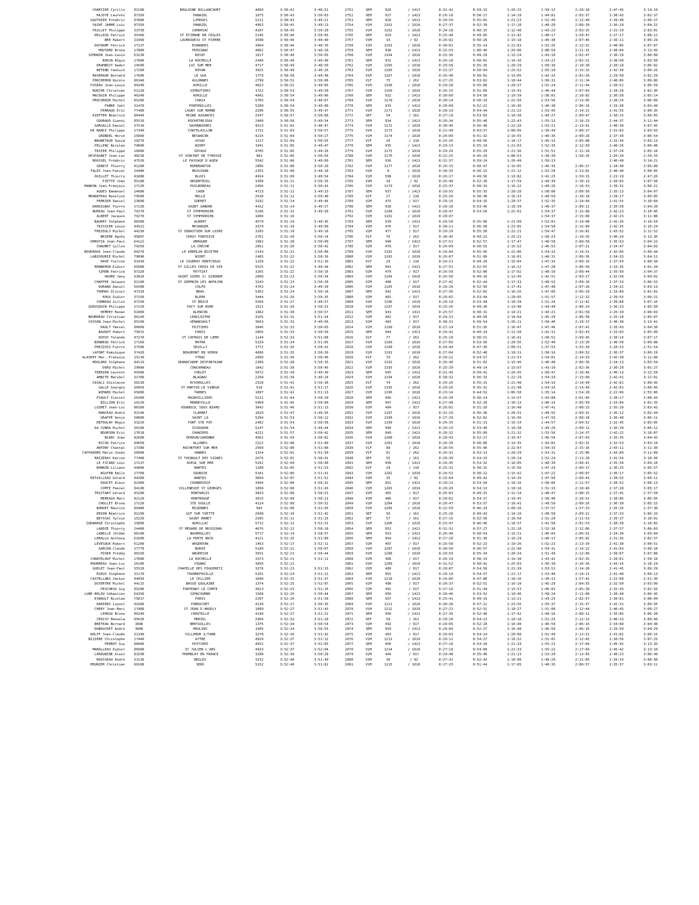| CHARTIER Cyrille | 92100 | BOULOGNE BILLANCOURT | 4060 | 3:50:42 | 3:48:51 | 2751 | SEM | 926 | / 1413 | 0:31:42 | 0:59:15 | 1:26:15 | 1:59:12 | 2:20:10 | 2:47:45 | 3:14:19 |
| RAJOYE Laurent | 87350 | PANAZOL | 1875 | 3:50:43 | 3:50:03 | 2752 | SEM | 927 | / 1413 | 0:26:18 | 0:50:17 | 1:14:19 | 1:44:01 | 2:03:37 | 2:30:43 | 3:02:37 |
| GAUTHIER Frédéric | 87000 | LIMOGES | 5211 | 3:50:43 | 3:49:21 | 2753 | SEM | 928 | / 1413 | 0:28:59 | 0:55:01 | 1:21:23 | 1:52:49 | 2:12:48 | 2:39:40 | 3:08:27 |
| SAINT JARME Loïc | 87350 | PANAZOL | 4963 | 3:50:45 | 3:49:13 | 2754 | V1M | 1161 | / 1810 | 0:27:37 | 0:52:39 | 1:17:10 | 1:48:20 | 2:08:39 | 2:36:10 | 3:04:22 |
| PAILLEY Philippe | 33750 | CAMARSAC | 4107 | 3:50:45 | 3:50:20 | 2755 | V1M | 1162 | / 1810 | 0:24:10 | 0:48:25 | 1:12:48 | 1:43:23 | 2:03:25 | 2:31:19 | 3:03:01 |
| HELLEUX Patrice | 35460 | ST ETIENNE EN COGLES | 2146 | 3:50:46 | 3:50:05 | 2756 | SEM | 929 | / 1413 | 0:25:48 | 0:49:05 | 1:11:42 | 1:40:17 | 1:59:47 | 2:27:17 | 3:00:12 |
| BRE Robert | 23360 | LOURDOUEIX ST PIERRE | 3590 | 3:50:46 | 3:49:49 | 2757 | V3M | 33 | / 92 | 0:26:02 | 0:50:28 | 1:15:18 | 1:46:30 | 2:07:46 | 2:36:11 | 3:06:29 |
| DUCHAMP Patrice | 17137 | ESNANDES | 3964 | 3:50:46 | 3:48:35 | 2758 | V1M | 1163 | / 1810 | 0:30:01 | 0:55:24 | 1:21:03 | 1:52:26 | 2:12:52 | 2:40:06 | 3:07:07 |
| MOUTARD Bruno | 17800 | PERIGNAC | 4062 | 3:50:47 | 3:48:28 | 2759 | SEM | 930 | / 1413 | 0:32:53 | 1:00:46 | 1:28:06 | 2:00:59 | 2:21:15 | 2:48:04 | 3:13:45 |
| SIMONIN Jean-Louis | 63130 | ROYAT | 1817 | 3:50:48 | 3:50:03 | 2760 | V1M | 1164 | / 1810 | 0:25:36 | 0:49:29 | 1:13:24 | 1:43:10 | 2:02:47 | 2:30:10 | 3:00:09 |
| BODIN Régis | 17000 | LA ROCHELLE | 2448 | 3:50:48 | 3:49:48 | 2761 | SEM | 931 | / 1413 | 0:26:10 | 0:50:01 | 1:14:16 | 1:43:22 | 2:02:21 | 2:30:50 | 3:03:50 |
| DRAMBOIT Kader | 14580 | LUC SUR MER | 4717 | 3:50:49 | 3:48:59 | 2762 | V1M | 1165 | / 1810 | 0:29:58 | 0:55:35 | 1:20:29 | 1:50:38 | 2:10:30 | 2:38:18 | 3:06:02 |
| BETEND Yannick | 17200 | ROYAN | 3925 | 3:50:49 | 3:48:26 | 2763 | V1M | 1166 | / 1810 | 0:31:37 | 0:58:04 | 1:23:52 | 1:55:10 | 2:15:15 | 2:42:38 | 3:09:26 |
| RAVERAUD Bernard | 17600 | LE GUA | 1779 | 3:50:50 | 3:49:48 | 2764 | V1M | 1167 | / 1810 | 0:26:48 | 0:50:01 | 1:13:05 | 1:42:15 | 2:01:28 | 2:29:50 | 3:01:29 |
| PORCHERON Nicole | 86340 | ASLONNES | 2799 | 3:50:52 | 3:50:08 | 2765 | V1F | 75 | / 262 | 0:27:25 | 0:53:02 | 1:18:44 | 1:50:31 | 2:11:34 | 2:40:06 | 3:09:06 |
| FUSEAU Jean-Louis | 49240 | AVRILLE | 4823 | 3:50:52 | 3:49:05 | 2766 | V1M | 1168 | / 1810 | 0:29:28 | 0:55:00 | 1:20:37 | 1:51:24 | 2:11:44 | 2:38:52 | 3:06:59 |
| RUECHE Christian | 61120 | VIMOUTIERS | 1722 | 3:50:53 | 3:49:59 | 2767 | V1M | 1169 | / 1810 | 0:26:15 | 0:51:09 | 1:15:41 | 1:46:44 | 2:07:03 | 2:34:28 | 3:02:36 |
| MACOUIN Philippe | 49240 | AVRILLE | 4842 | 3:50:54 | 3:49:06 | 2768 | SEM | 932 | / 1413 | 0:30:09 | 0:54:58 | 1:19:39 | 1:50:01 | 2:10:02 | 2:36:58 | 3:05:14 |
| PROCUREUR Michel | 85200 | CHAIX | 5705 | 3:50:54 | 3:49:07 | 2769 | V1M | 1170 | / 1810 | 0:30:14 | 0:58:19 | 1:22:58 | 1:53:56 | 2:13:05 | 2:38:24 | 3:06:09 |
| FABRE Joël | 31470 | FONTENILLES | 5289 | 3:50:54 | 3:49:00 | 2770 | SEM | 933 | / 1413 | 0:28:09 | 0:52:22 | 1:16:36 | 1:46:30 | 2:06:16 | 2:33:30 | 3:03:49 |
| PERRAUD Eric | 77400 | LAGNY SUR MARNE | 2296 | 3:50:55 | 3:49:47 | 2771 | V1M | 1171 | / 1810 | 0:28:19 | 0:54:44 | 1:21:22 | 1:53:45 | 2:14:21 | 2:41:55 | 3:09:35 |
| KIEFFER Béatrice | 86440 | MIGNE AUXANCES | 2547 | 3:50:57 | 3:50:08 | 2772 | SEF | 54 | / 161 | 0:27:19 | 0:53:03 | 1:18:30 | 1:49:27 | 2:09:47 | 2:38:15 | 3:08:05 |
| GOURAUD Gianni | 85510 | ROCHETREJOUX | 2480 | 3:50:58 | 3:49:54 | 2773 | SEM | 934 | / 1413 | 0:28:34 | 0:55:40 | 1:22:43 | 1:55:13 | 2:16:25 | 2:44:37 | 3:11:44 |
| GARGALLO Daniel | 37510 | SAVONNIERES | 4513 | 3:51:01 | 3:48:47 | 2774 | V1M | 1172 | / 1810 | 0:30:46 | 0:56:48 | 1:22:28 | 1:53:21 | 2:13:41 | 2:40:30 | 3:07:45 |
| DE NARDI Philippe | 17340 | CHATELAILLON | 1711 | 3:51:03 | 3:50:57 | 2775 | V1M | 1173 | / 1810 | 0:21:49 | 0:43:57 | 1:08:05 | 1:39:44 | 2:00:17 | 2:31:03 | 3:03:03 |
| GRONDEL Hervé | 25000 | BESANCON | 4216 | 3:51:04 | 3:50:27 | 2776 | V1M | 1174 | / 1810 | 0:26:09 | 0:51:32 | 1:16:55 | 1:48:36 | 2:09:28 | 2:37:39 | 3:06:54 |
| BRUNETAUD Sonia | 19270 | USSAC | 1117 | 3:51:04 | 3:50:55 | 2777 | V2F | 26 | / 110 | 0:25:26 | 0:49:56 | 1:14:17 | 1:45:15 | 2:05:00 | 2:32:34 | 3:03:13 |
| PELLENC Nicolas | 79000 | NIORT | 1941 | 3:51:05 | 3:49:47 | 2778 | SEM | 935 | / 1413 | 0:29:13 | 0:55:19 | 1:21:03 | 1:52:35 | 2:12:59 | 2:40:26 | 3:08:40 |
| TEXIER Philippe | 16800 | SOYAUX | 4705 | 3:51:05 | 3:49:26 | 2779 | V1M | 1175 | / 1810 | 0:29:26 | 0:55:29 | 1:21:36 | 1:51:51 | 2:11:18 | 2:37:24 | 3:05:10 |
| DESPAGNET Jean-Luc | 40230 | ST VINCENT DE TYROSSE | 983 | 3:51:05 | 3:50:56 | 2780 | V1M | 1176 | / 1810 | 0:22:25 | 0:45:29 | 1:08:53 | 1:38:39 | 1:58:26 | 2:26:20 | 2:59:33 |
| ROUSSEL Frédéric | 47520 | LE PASSAGE D'AGEN | 5542 | 3:51:06 | 3:49:09 | 2781 | SEM | 936 | / 1413 | 0:31:37 | 0:59:24 | 1:26:49 | 1:59:13 | | 2:46:49 | 3:14:21 |
| GENEST Thierry | 41200 | ROMORANTIN | 2006 | 3:51:08 | 3:50:28 | 2782 | V1M | 1177 | / 1810 | 0:26:15 | 0:50:47 | 1:16:05 | 1:46:35 | 2:06:27 | 2:34:48 | 3:05:09 |
| TALES Jean-Pascal | 24400 | MUSSIDAN | 2355 | 3:51:08 | 3:49:10 | 2783 | V1M | 0 | / 1810 | 0:30:35 | 0:56:15 | 1:21:12 | 1:52:28 | 2:13:01 | 2:40:48 | 3:09:05 |
| OUILLET Thierry | 41000 | BLOIS | 4934 | 3:51:09 | 3:49:54 | 2784 | V1M | 590 | / 1810 | 0:26:17 | 0:49:56 | 1:13:02 | 1:41:25 | 1:59:15 | 2:23:19 | 2:47:26 |
| PIETTE Jean | 95100 | ARGENTEUIL | 3200 | 3:51:11 | 3:50:35 | 2785 | V3M | 34 | / 92 | 0:26:40 | 0:52:20 | 1:17:59 | 1:49:39 | 2:10:13 | 2:38:05 | 3:07:50 |
| MANDON Jean-François | 17138 | PUILBOREAU | 2456 | 3:51:11 | 3:50:41 | 2786 | V1M | 1179 | / 1810 | 0:25:37 | 0:50:33 | 1:16:22 | 1:49:26 | 2:10:53 | 2:39:31 | 3:08:21 |
| AUDES Emmanuel | 14000 | CAEN | 4723 | 3:51:12 | 3:49:23 | 2787 | SEM | 937 | / 1413 | 0:29:55 | 0:55:35 | 1:20:28 | 1:50:08 | 2:08:58 | 2:35:13 | 3:04:07 |
| MENANTEAU Roseline | 79500 | MELLE | 2530 | 3:51:12 | 3:50:40 | 2788 | V2F | 27 | / 110 | 0:25:26 | 0:50:30 | 1:16:33 | 1:48:59 | 2:10:10 | 2:39:17 | 3:09:05 |
| PERRIER Daniel | 23000 | GUERET | 3192 | 3:51:14 | 3:49:46 | 2789 | V2M | 475 | / 917 | 0:28:16 | 0:54:16 | 1:20:37 | 1:52:35 | 2:14:04 | 2:41:55 | 3:10:04 |
| DARDIGNAC Pierre | 17138 | SAINT XANDRE | 4412 | 3:51:14 | 3:49:27 | 2790 | SEM | 938 | / 1413 | 0:28:38 | 0:53:46 | 1:18:39 | 1:49:37 | 2:09:11 | 2:35:58 | 3:04:28 |
| BUREAU Jean-Paul | 79270 | ST SYMPHORIEN | 5186 | 3:51:15 | 3:49:50 | 2791 | V1M | 1180 | / 1810 | 0:28:47 | 0:54:58 | 1:22:01 | 1:54:37 | 2:15:08 | 2:42:23 | 3:10:46 |
| ALBERT Jacques | 79270 | ST SYMPHORIEN | 1808 | 3:51:16 | | 2792 | V1M | 1181 | / 1810 | 0:28:47 | | | 1:54:37 | 2:15:08 | 2:42:23 | 3:11:00 |
| BAUDRY Stéphane | 80300 | ALBERT | 4579 | 3:51:19 | 3:49:45 | 2793 | SEM | 939 | / 1413 | 0:28:58 | 0:55:08 | 1:21:09 | 1:53:01 | 2:14:00 | 2:42:26 | 3:10:54 |
| TEISSIER Louis | 44522 | MESANGER | 3379 | 3:51:19 | 3:49:09 | 2794 | V2M | 476 | / 917 | 0:30:11 | 0:56:50 | 1:23:05 | 1:54:50 | 2:15:09 | 2:42:35 | 3:10:24 |
| FREZOULS Michel | 44230 | ST SEBASTIEN SUR LOIRE | 3285 | 3:51:19 | 3:49:18 | 2795 | V2M | 477 | / 917 | 0:29:28 | 0:55:50 | 1:22:21 | 1:54:47 | 2:16:01 | 2:43:52 | 3:11:52 |
| BRIERE Agnès | 95007 | CERGY PONTOISE | 2761 | 3:51:20 | 3:50:14 | 2796 | V1F | 76 | / 262 | 0:30:45 | 0:58:22 | 1:25:21 | 1:58:23 | 2:19:35 | 2:46:24 | 3:13:36 |
| URRUTIA Jean-Paul | 64122 | URRUGNE | 1982 | 3:51:20 | 3:50:09 | 2797 | SEM | 940 | / 1413 | 0:27:51 | 0:52:57 | 1:17:47 | 1:48:58 | 2:08:58 | 2:35:53 | 3:04:22 |
| CHAUMET Gilles | 79260 | LA CRECHE | 2951 | 3:51:20 | 3:50:42 | 2798 | V2M | 478 | / 917 | 0:26:09 | 0:50:55 | 1:15:52 | 1:46:53 | 2:07:21 | 2:34:47 | 3:04:03 |
| BOUEROUX Jean-Claude | 94270 | LE KREMLIN BICETRE | 2143 | 3:51:21 | 3:50:08 | 2799 | V1M | 1182 | / 1810 | 0:29:04 | 0:55:56 | 1:22:06 | 1:54:15 | 2:14:51 | 2:42:06 | 3:09:44 |
| LABIOOURIE Michel | 79000 | NIORT | 2485 | 3:51:22 | 3:50:36 | 2800 | V1M | 1183 | / 1810 | 0:26:07 | 0:51:09 | 1:16:01 | 1:46:31 | 2:06:36 | 2:34:33 | 3:04:11 |
| HAVE Yveline | 91830 | LE COUDRAY MONTCEAUX | 1158 | 3:51:22 | 3:51:16 | 2801 | V2F | 28 | / 110 | 0:24:21 | 0:49:28 | 1:15:04 | 1:47:35 | 2:09:16 | 2:37:54 | 3:08:58 |
| MONNERON Didier | 85800 | ST GILLES CROIX DE VIE | 5525 | 3:51:22 | 3:49:44 | 2802 | SEM | 941 | / 1413 | 0:27:53 | 0:52:07 | 1:16:22 | 1:47:20 | 2:06:58 | 2:33:35 | 3:01:34 |
| SIMON Patrick | 87220 | FEYTIAT | 3265 | 3:51:22 | 3:50:16 | 2803 | V2M | 479 | / 917 | 0:26:58 | 0:52:00 | 1:17:02 | 1:48:10 | 2:08:44 | 2:35:50 | 3:04:37 |
| HAURE Jany | 33820 | SAINT GIERS S/ GIRONDE | 2088 | 3:51:23 | 3:50:34 | 2804 | V1M | 1184 | / 1810 | 0:26:58 | 0:49:10 | 1:12:45 | 1:42:51 | 2:03:27 | 2:32:58 | 3:04:01 |
| CHAPPEE Jacques | 91180 | ST GERMAIN LES ARPAJON | 3143 | 3:51:23 | 3:50:20 | 2805 | V2M | 480 | / 917 | 0:27:42 | 0:52:44 | 1:17:33 | 1:48:53 | 2:09:18 | 2:37:33 | 3:06:52 |
| DURAND Daniel | 56390 | COLPO | 4763 | 3:51:24 | 3:49:39 | 2806 | V1M | 1185 | / 1810 | 0:28:28 | 0:52:58 | 1:17:41 | 1:47:40 | 2:07:28 | 2:34:22 | 3:03:13 |
| THOMAS Olivier | 47310 | BRAX | 5362 | 3:51:24 | 3:50:18 | 2807 | SEM | 942 | / 1413 | 0:27:36 | 0:52:02 | 1:16:26 | 1:47:05 | 2:06:29 | 2:33:08 | 3:01:01 |
| ROUX Didier | 37150 | BLERE | 3444 | 3:51:26 | 3:50:35 | 2808 | V2M | 481 | / 917 | 0:28:02 | 0:53:44 | 1:20:05 | 1:51:57 | 2:12:32 | 2:39:55 | 3:09:21 |
| COMBEAU Gilles | 87250 | ST BRICE | 5504 | 3:51:27 | 3:49:57 | 2809 | V1M | 1186 | / 1810 | 0:28:10 | 0:53:49 | 1:19:39 | 1:51:26 | 2:11:42 | 2:39:08 | 3:07:16 |
| GUEUSQUIN Philippe | 27120 | PACY SUR EURE | 1521 | 3:51:28 | 3:50:31 | 2810 | V1M | 1187 | / 1810 | 0:25:26 | 0:49:20 | 1:13:48 | 1:44:48 | 2:06:24 | 2:36:23 | 3:05:58 |
| HEMERY Ronan | 61000 | ALENCON | 1882 | 3:51:30 | 3:50:57 | 2811 | SEM | 943 | / 1413 | 0:25:57 | 0:50:31 | 1:14:21 | 1:43:21 | 2:01:58 | 2:26:39 | 3:00:03 |
| BOURREAU Christian | 86140 | LENCLOITRE | 3165 | 3:51:31 | 3:51:24 | 2812 | V2M | 482 | / 917 | 0:24:13 | 0:48:58 | 1:14:04 | 1:45:20 | 2:06:50 | 2:35:18 | 3:05:07 |
| COSSON Jean-Michel | 85190 | VENANSAULT | 3663 | 3:51:32 | 3:49:56 | 2813 | V2M | 483 | / 917 | 0:30:31 | 0:58:54 | 1:26:11 | 1:58:46 | 2:19:37 | 2:46:30 | 3:13:41 |
| RAULT Pascal | 86000 | POITIERS | 3946 | 3:51:33 | 3:50:03 | 2814 | V1M | 1188 | / 1810 | 0:27:14 | 0:51:56 | 1:16:47 | 1:47:46 | 2:07:41 | 2:35:43 | 3:04:38 |
| BAUDOT Hubert | 75015 | PARIS | 2066 | 3:51:33 | 3:50:58 | 2815 | SEM | 944 | / 1413 | 0:24:42 | 0:48:24 | 1:11:50 | 1:41:31 | 2:02:43 | 2:33:03 | 3:05:09 |
| DUPUY Yolande | 47270 | ST CAPRAIS DE LERM | 1144 | 3:51:33 | 3:51:08 | 2816 | V1F | 77 | / 262 | 0:25:18 | 0:50:51 | 1:16:41 | 1:48:51 | 2:09:45 | 2:38:14 | 3:07:17 |
| BONNEAU Patrick | 17160 | MATHA | 5229 | 3:51:34 | 3:51:05 | 2817 | V1M | 1189 | / 1810 | 0:27:05 | 0:53:56 | 1:20:56 | 1:52:40 | 2:13:28 | 2:40:50 | 3:09:00 |
| PREZIOSI Pierre | 37500 | SEUILLY | 1772 | 3:51:35 | 3:50:41 | 2818 | V1M | 1190 | / 1810 | 0:24:44 | 0:47:36 | 1:09:51 | 1:37:53 | 1:55:39 | 2:20:15 | 2:51:54 |
| LAFONT Dominique | 37420 | BEAUMONT EN VERON | 4886 | 3:51:35 | 3:50:39 | 2819 | V1M | 1191 | / 1810 | 0:27:04 | 0:52:40 | 1:19:11 | 1:50:16 | 2:09:52 | 2:36:37 | 3:06:19 |
| ALAVERT Mar.-François | 15130 | YTRAC | 2899 | 3:51:36 | 3:50:46 | 2820 | V1F | 78 | / 262 | 0:28:22 | 0:54:57 | 1:21:53 | 1:54:01 | 2:14:53 | 2:42:38 | 3:11:08 |
| MOULARD Stéphane | 44119 | GRANDCHAMP DESFONTAINE | 2388 | 3:51:38 | 3:50:35 | 2821 | V1M | 1192 | / 1810 | 0:26:48 | 0:51:02 | 1:15:46 | 1:46:40 | 2:06:36 | 2:34:13 | 3:03:54 |
| DERU Michel | 29900 | CONCARNEAU | 1842 | 3:51:38 | 3:50:45 | 2822 | V1M | 1193 | / 1810 | 0:25:29 | 0:49:14 | 1:13:07 | 1:43:10 | 2:02:56 | 2:30:29 | 3:01:27 |
| TERRIEN Laurent | 49300 | CHOLET | 5672 | 3:51:39 | 3:49:49 | 2823 | SEM | 945 | / 1413 | 0:31:45 | 0:59:41 | 1:26:45 | 1:58:47 | 2:18:48 | 2:46:13 | 3:12:59 |
| AMBITE Maribel | 31700 | BLAGNAC | 2289 | 3:51:39 | 3:49:24 | 2824 | V1M | 1194 | / 1810 | 0:30:32 | 0:56:33 | 1:22:29 | 1:54:19 | 2:15:08 | 2:42:41 | 3:11:01 |
| CASALI Ghislaine | 38130 | ECHIROLLES | 2520 | 3:51:41 | 3:50:38 | 2825 | V1F | 79 | / 262 | 0:29:26 | 0:55:31 | 1:21:40 | 1:54:16 | 2:14:49 | 2:42:01 | 3:09:45 |
| GALLE Georges | 38950 | ST MARTIN LE VINOUX | 518 | 3:51:41 | 3:51:17 | 2826 | V1M | 1195 | / 1810 | 0:29:26 | 0:55:31 | 1:21:40 | 1:54:16 | 2:14:49 | 2:42:01 | 3:09:45 |
| WIMARD Michel | 65000 | TARBES | 1897 | 3:51:42 | 3:51:13 | 2827 | V1M | 1196 | / 1810 | 0:23:14 | 0:44:52 | 1:06:58 | 1:35:14 | 1:54:20 | 2:22:06 | 2:55:06 |
| PIAULT Vincent | 28300 | MAINVILLIERS | 5121 | 3:51:44 | 3:50:20 | 2828 | SEM | 946 | / 1413 | 0:26:39 | 0:50:14 | 1:13:57 | 1:43:00 | 2:01:46 | 2:30:17 | 3:00:43 |
| BILLION Eric | 14120 | MONDEVILLE | 5469 | 3:51:46 | 3:50:08 | 2829 | SEM | 947 | / 1413 | 0:27:48 | 0:52:20 | 1:16:13 | 1:46:16 | 2:05:59 | 2:33:04 | 3:01:35 |
| LOIRET Jean-Luc | 86580 | VOUNEUIL SOUS BIARD | 3042 | 3:51:46 | 3:51:13 | 2830 | V2M | 484 | / 917 | 0:26:02 | 0:51:28 | 1:16:40 | 1:47:41 | 2:08:15 | 2:35:20 | 3:03:42 |
| MANCEAU André | 92140 | CLAMART | 1029 | 3:51:47 | 3:49:56 | 2831 | V1M | 1197 | / 1810 | 0:31:29 | 0:56:36 | 1:20:31 | 1:49:55 | 2:09:32 | 2:36:12 | 3:02:44 |
| GRAPPE Denis | 50000 | SAINT LO | 5284 | 3:51:53 | 3:50:12 | 2832 | V1M | 1198 | / 1810 | 0:27:29 | 0:52:02 | 1:16:56 | 1:47:55 | 2:08:10 | 2:36:48 | 3:06:11 |
| DEFOULNY Régis | 33220 | PORT STE FOY | 2402 | 3:51:54 | 3:50:58 | 2833 | V1M | 1199 | / 1810 | 0:26:35 | 0:51:13 | 1:15:14 | 1:44:57 | 2:04:52 | 2:32:45 | 3:05:05 |
| DA CUNHA Michel | 36100 | ISSOUDUN | 5247 | 3:51:54 | 3:49:44 | 2834 | SEM | 948 | / 1413 | 0:29:19 | 0:53:49 | 1:18:30 | 1:49:28 | 2:09:12 | 2:36:20 | 3:06:12 |
| BOURSON Eric | 17610 | CHANIERS | 4221 | 3:51:57 | 3:50:42 | 2835 | SEM | 949 | / 1413 | 0:28:32 | 0:55:09 | 1:21:32 | 1:53:56 | 2:14:37 | 2:42:22 | 3:10:07 |
| BIARC Jean | 82600 | VERDUN/GARONNE | 4562 | 3:51:59 | 3:50:02 | 2836 | V1M | 1200 | / 1810 | 0:28:43 | 0:52:27 | 1:16:47 | 1:46:58 | 2:07:03 | 2:35:35 | 3:04:42 |
| RICOU Patrice | 49650 | ALLONES | 2222 | 3:52:00 | 3:51:08 | 2837 | V1M | 1201 | / 1810 | 0:26:39 | 0:50:08 | 1:13:35 | 1:43:02 | 2:02:31 | 2:32:53 | 3:03:19 |
| ANTONY Chantal | 17300 | ROCHEFORT SUR MER | 2568 | 3:52:00 | 3:51:08 | 2838 | V1F | 80 | / 262 | 0:28:56 | 0:55:40 | 1:22:07 | 1:54:33 | 2:15:16 | 2:43:11 | 3:11:38 |
| CAPPADORO Marie-Josée | 56000 | VANNES | 1154 | 3:52:01 | 3:51:50 | 2839 | V1F | 81 | / 262 | 0:26:33 | 0:53:13 | 1:20:29 | 1:53:31 | 2:15:06 | 2:43:09 | 3:11:09 |
| MAIZERAY Karine | 77400 | ST THIBAULT DES VIGNES | 2676 | 3:52:02 | 3:50:41 | 2840 | SEF | 55 | / 161 | 0:28:39 | 0:54:19 | 1:20:24 | 1:52:24 | 2:13:38 | 2:41:54 | 3:10:49 |
| LE PICARD Loïc | 17137 | NIEUL SUR MER | 5291 | 3:52:04 | 3:50:00 | 2841 | SEM | 950 | / 1413 | 0:28:45 | 0:53:32 | 1:18:05 | 1:48:39 | 2:08:41 | 2:35:34 | 3:04:10 |
| BONNIN Liliane | 44000 | NANTES | 1208 | 3:52:05 | 3:51:53 | 2842 | V2F | 29 | / 110 | 0:25:32 | 0:50:31 | 1:15:56 | 1:47:29 | 2:08:17 | 2:36:25 | 3:05:57 |
| NGUYEN Emile | 17780 | SOUBISE | 5341 | 3:52:06 | 3:51:41 | 2843 | V1M | 1202 | / 1810 | 0:24:53 | 0:50:12 | 1:15:42 | 1:47:22 | 2:08:07 | 2:36:17 | 3:05:52 |
| RETAILLEAU Gérard | 44300 | NANTES | 3094 | 3:52:07 | 3:51:52 | 2844 | V3M | 35 | / 92 | 0:25:04 | 0:49:42 | 1:14:35 | 1:47:58 | 2:09:43 | 2:39:55 | 3:09:11 |
| DOUCET Alain | 92400 | COURBEVOIE | 3944 | 3:52:08 | 3:50:32 | 2845 | SEM | 951 | / 1413 | 0:28:13 | 0:53:58 | 1:19:16 | 1:50:06 | 2:11:57 | 2:38:52 | 3:08:13 |
| COMTE Pascal | 94190 | VILLENEUVE ST GEORGES | 1050 | 3:52:08 | 3:51:43 | 2846 | V1M | 1203 | / 1810 | 0:29:26 | 0:54:13 | 1:19:18 | 1:51:19 | 2:10:46 | 2:37:20 | 3:05:17 |
| TRISTANT Gérard | 45200 | MONTARGIS | 3033 | 3:52:08 | 3:50:51 | 2847 | V2M | 485 | / 917 | 0:26:03 | 0:49:25 | 1:12:14 | 1:40:47 | 2:00:15 | 2:27:41 | 2:57:59 |
| MEREAUX Marc | 92120 | MONTROUGE | 3815 | 3:52:09 | 3:50:21 | 2848 | V2M | 486 | / 917 | 0:29:02 | 0:54:27 | 1:19:45 | 1:50:40 | 2:10:51 | 2:38:06 | 3:06:56 |
| CHOLLET Bruno | 17220 | STE SOULLE | 4124 | 3:52:09 | 3:50:52 | 2849 | V1M | 1204 | / 1810 | 0:28:47 | 0:53:57 | 1:18:41 | 1:49:59 | 2:09:26 | 2:36:30 | 3:05:15 |
| BORDET Maurice | 89400 | MIGENNES | 945 | 3:52:09 | 3:51:56 | 2850 | V1M | 1205 | / 1810 | 0:22:59 | 0:46:19 | 1:09:26 | 1:37:57 | 1:57:33 | 2:26:26 | 2:57:30 |
| DRION Béatrice | 91190 | GIF SUR YVETTE | 2940 | 3:52:10 | 3:51:42 | 2851 | SEF | 56 | / 161 | 0:25:20 | 0:49:43 | 1:14:18 | 1:48:50 | 2:09:22 | 2:37:33 | 3:06:33 |
| BEYSSAC Sylvie | 15220 | SAINT MAMET | 2505 | 3:52:11 | 3:51:25 | 2852 | SEF | 57 | / 161 | 0:27:15 | 0:52:58 | 1:18:50 | 1:51:20 | 2:11:53 | 2:39:37 | 3:10:01 |
| GODBARGE Christophe | 15000 | AURILLAC | 5712 | 3:52:12 | 3:51:31 | 2853 | V1M | 1206 | / 1810 | 0:23:47 | 0:46:46 | 1:10:37 | 1:41:50 | 2:01:53 | 2:30:38 | 3:10:02 |
| LAROZE Thierry | 24400 | ST MEDARD DE MUSSIDAN | 4676 | 3:52:12 | 3:50:10 | 2854 | SEM | 952 | / 1413 | 0:31:31 | 0:57:27 | 1:22:18 | 1:52:36 | 2:12:06 | 2:37:57 | 3:06:03 |
| LABELLE Jérôme | 86180 | BUXEROLLES | 5717 | 3:52:14 | 3:50:57 | 2855 | SEM | 953 | / 1413 | 0:26:48 | 0:50:54 | 1:15:21 | 1:46:03 | 2:06:51 | 2:34:38 | 3:03:04 |
| LERALLU Anthony | 61600 | LA FERTE MACE | 4121 | 3:52:16 | 3:51:08 | 2856 | SEM | 954 | / 1413 | 0:27:28 | 0:51:38 | 1:16:29 | 1:46:17 | 2:05:01 | 2:31:35 | 3:02:57 |
| LEVESQUE Robert | 61200 | ARGENTAN | 1453 | 3:52:17 | 3:52:11 | 2857 | V2M | 487 | / 917 | 0:25:50 | 0:52:23 | 1:19:26 | 1:52:23 | 2:13:39 | 2:41:30 | 3:09:51 |
| GARCON Claude | 17770 | BURIE | 5189 | 3:52:21 | 3:50:07 | 2858 | V1M | 1207 | / 1810 | 0:30:58 | 0:56:57 | 1:22:48 | 1:54:31 | 2:14:22 | 2:41:03 | 3:09:10 |
| POSER Freddy | 40150 | ANGRESSE | 3931 | 3:52:21 | 3:50:44 | 2859 | V1M | 1208 | / 1810 | 0:29:59 | 0:55:34 | 1:20:34 | 1:51:49 | 2:12:00 | 2:39:07 | 3:07:00 |
| CHANTELOUP Michel | 17000 | LA ROCHELLE | 3373 | 3:52:21 | 3:51:11 | 2860 | V2M | 488 | / 917 | 0:26:14 | 0:50:19 | 1:14:30 | 1:43:42 | 2:02:35 | 2:28:01 | 2:59:18 |
| MOURREAU Jean-Luc | 16100 | COGNAC | 3956 | 3:52:21 | | 2861 | V1M | 1209 | / 1810 | 0:31:52 | 0:58:41 | 1:25:03 | 1:56:39 | 2:16:36 | 2:43:16 | 3:10:24 |
| GUELET Jean-Paul | 35520 | CHAPELLE DES FOUGERETZ | 3276 | 3:52:23 | 3:51:33 | 2862 | V2M | 489 | / 917 | 0:28:07 | 0:54:58 | 1:21:39 | 1:53:51 | 2:14:20 | 2:41:45 | 3:09:29 |
| RIEUX Stéphane | 31170 | TOURNEFEUILLE | 5281 | 3:52:24 | 3:51:11 | 2863 | SEM | 955 | / 1413 | 0:28:18 | 0:54:57 | 1:21:17 | 1:53:40 | 2:14:11 | 2:41:40 | 3:09:13 |
| CASTELLANI Jackie | 44850 | LE CELLIER | 1648 | 3:52:25 | 3:51:37 | 2864 | V1M | 1210 | / 1810 | 0:24:06 | 0:47:00 | 1:10:16 | 1:39:13 | 1:57:41 | 2:22:08 | 2:51:38 |
| DUTERTRE Michel | 44115 | BASSE GOULAINE | 1374 | 3:52:25 | 3:52:07 | 2865 | V2M | 490 | / 917 | 0:26:37 | 0:52:51 | 1:16:10 | 1:45:29 | 2:04:55 | 2:32:50 | 3:03:09 |
| PESCHEUX Guy | 85200 | FONTENAY LE COMTE | 3623 | 3:52:25 | 3:51:26 | 2866 | V2M | 491 | / 917 | 0:27:16 | 0:51:44 | 1:15:53 | 1:46:02 | 2:05:38 | 2:32:43 | 3:02:56 |
| LUBE-MOLOU Sébastien | 64350 | SIMACOURBE | 1580 | 3:52:26 | 3:50:44 | 2867 | SEM | 956 | / 1413 | 0:28:46 | 0:53:52 | 1:18:46 | 1:50:24 | 2:11:00 | 2:38:48 | 3:06:45 |
| ESNAULT Nicolas | 75017 | PARIS | 2297 | 3:52:26 | 3:51:58 | 2868 | SEM | 957 | / 1413 | 0:25:41 | 0:49:19 | 1:13:21 | 1:43:25 | 2:02:57 | 2:30:01 | 3:00:04 |
| DAMIENS Lionel | 44380 | PORNICHET | 4139 | 3:52:27 | 3:50:35 | 2869 | V1M | 1211 | / 1810 | 0:30:38 | 0:57:12 | 1:23:56 | 1:55:37 | 2:15:37 | 2:42:31 | 3:09:56 |
| CHERY Jean-Marc | 17400 | ST JEAN D'ANGELY | 1009 | 3:52:27 | 3:51:43 | 2870 | V1M | 1212 | / 1810 | 0:27:21 | 0:52:51 | 1:18:27 | 1:51:00 | 2:12:44 | 2:40:43 | 3:09:27 |
| LEROUX Bruno | 86240 | CROUTELLE | 4148 | 3:52:27 | 3:51:22 | 2871 | SEM | 958 | / 1413 | 0:27:36 | 0:52:48 | 1:17:42 | 1:48:16 | 2:08:11 | 2:35:06 | 3:06:20 |
| CROISY Manuela | 95630 | MERIEL | 2904 | 3:52:32 | 3:51:20 | 2872 | SEF | 58 | / 161 | 0:29:26 | 0:54:13 | 1:19:18 | 1:51:25 | 2:12:13 | 2:40:33 | 3:09:48 |
| BRETEAU Bernard | 3000 | BRESSOLLES | 1376 | 3:52:34 | 3:50:54 | 2873 | V2M | 492 | / 917 | 0:28:05 | 0:52:28 | 1:16:40 | 1:46:59 | 2:06:16 | 2:34:00 | 3:04:30 |
| DUBOUCHET André | 3000 | MOULINS | 1505 | 3:52:34 | 3:50:55 | 2874 | SEM | 959 | / 1413 | 0:28:04 | 0:52:27 | 1:16:40 | 1:46:58 | 2:06:16 | 2:33:59 | 3:04:29 |
| WOLFF Jean-Claude | 31340 | VILLEMUR S/TARN | 3278 | 3:52:36 | 3:51:42 | 2875 | V2M | 493 | / 917 | 0:28:03 | 0:54:14 | 1:20:00 | 1:51:49 | 2:12:51 | 2:41:02 | 3:09:15 |
| BIZIERE Christophe | 17440 | AYTRE | 4929 | 3:52:37 | 3:51:12 | 2876 | V1M | 1213 | / 1810 | 0:29:12 | 0:54:27 | 1:19:32 | 1:51:02 | 2:12:45 | 2:38:56 | 3:07:25 |
| PERROT Guy | 86000 | POITIERS | 4932 | 3:52:37 | 3:52:05 | 2877 | SEM | 960 | / 1413 | 0:27:18 | 0:54:10 | 1:21:33 | 1:55:22 | 2:17:04 | 2:45:42 | 3:13:35 |
| MAROLLEAU Didier | 86800 | ST JULIEN L'ARS | 4933 | 3:52:37 | 3:52:04 | 2878 | V1M | 1214 | / 1810 | 0:27:18 | 0:54:09 | 1:21:33 | 1:55:22 | 2:17:04 | 2:45:42 | 3:13:34 |
| LAROUBINE Alain | 93290 | TREMBLAY EN FRANCE | 3280 | 3:52:38 | 3:50:20 | 2879 | V2M | 494 | / 917 | 0:29:40 | 0:55:40 | 1:21:23 | 1:53:20 | 2:13:03 | 2:40:23 | 3:08:48 |
| ROUSSEAU André | 33130 | BEGLES | 3232 | 3:52:48 | 3:51:49 | 2880 | V3M | 36 | / 92 | 0:27:32 | 0:52:43 | 1:18:00 | 1:49:29 | 2:11:05 | 2:39:33 | 3:08:30 |
| MEUNIER Christian | 89100 | SENS | 5152 | 3:52:40 | 3:51:02 | 2881 | V1M | 1215 | / 1810 | 0:27:25 | 0:51:44 | 1:17:05 | 1:48:35 | 2:08:57 | 2:35:37 | 3:03:11 |